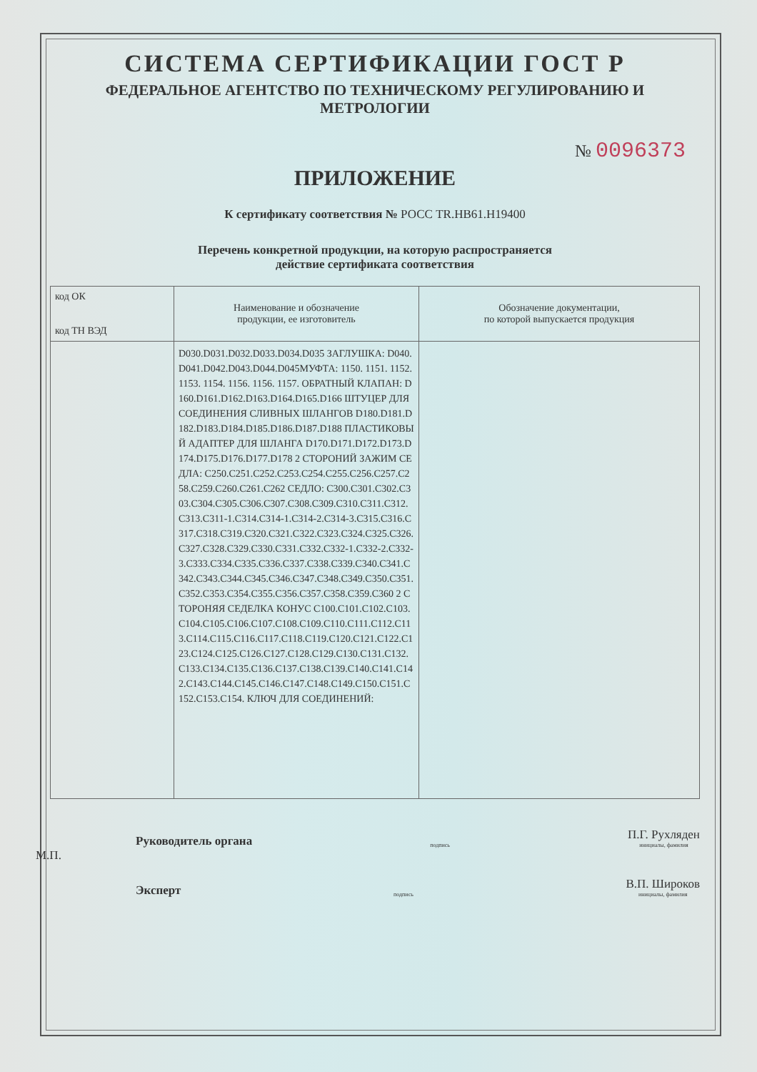СИСТЕМА СЕРТИФИКАЦИИ ГОСТ Р
ФЕДЕРАЛЬНОЕ АГЕНТСТВО ПО ТЕХНИЧЕСКОМУ РЕГУЛИРОВАНИЮ И МЕТРОЛОГИИ
№ 0096373
ПРИЛОЖЕНИЕ
К сертификату соответствия № РОСС TR.НВ61.Н19400
Перечень конкретной продукции, на которую распространяется
действие сертификата соответствия
| код ОК код ТН ВЭД | Наименование и обозначение продукции, ее изготовитель | Обозначение документации, по которой выпускается продукция |
| --- | --- | --- |
| | D030.D031.D032.D033.D034.D035 ЗАГЛУШКА: D040.D041.D042.D043.D044.D045МУФТА: 1150. 1151. 1152. 1153. 1154. 1156. 1156. 1157. ОБРАТНЫЙ КЛАПАН: D160.D161.D162.D163.D164.D165.D166 ШТУЦЕР ДЛЯ СОЕДИНЕНИЯ СЛИВНЫХ ШЛАНГОВ D180.D181.D182.D183.D184.D185.D186.D187.D188 ПЛАСТИКОВЫЙ АДАПТЕР ДЛЯ ШЛАНГА D170.D171.D172.D173.D174.D175.D176.D177.D178 2 СТОРОНИЙ ЗАЖИМ СЕДЛА: C250.C251.C252.C253.C254.C255.C256.C257.C258.C259.C260.C261.C262 СЕДЛО: C300.C301.C302.C303.C304.C305.C306.C307.C308.C309.C310.C311.C312.C313.C311-1.C314.C314-1.C314-2.C314-3.C315.C316.C317.C318.C319.C320.C321.C322.C323.C324.C325.C326.C327.C328.C329.C330.C331.C332.C332-1.C332-2.C332-3.C333.C334.C335.C336.C337.C338.C339.C340.C341.C342.C343.C344.C345.C346.C347.C348.C349.C350.C351.C352.C353.C354.C355.C356.C357.C358.C359.C360 2 СТОРОНЯЯ СЕДЕЛКА КОНУС C100.C101.C102.C103.C104.C105.C106.C107.C108.C109.C110.C111.C112.C113.C114.C115.C116.C117.C118.C119.C120.C121.C122.C123.C124.C125.C126.C127.C128.C129.C130.C131.C132.C133.C134.C135.C136.C137.C138.C139.C140.C141.C142.C143.C144.C145.C146.C147.C148.C149.C150.C151.C152.C153.C154. КЛЮЧ ДЛЯ СОЕДИНЕНИЙ: | |
Руководитель органа подпись П.Г. Рухляден
инициалы, фамилия
М.П.
Эксперт подпись В.П. Широков
инициалы, фамилия